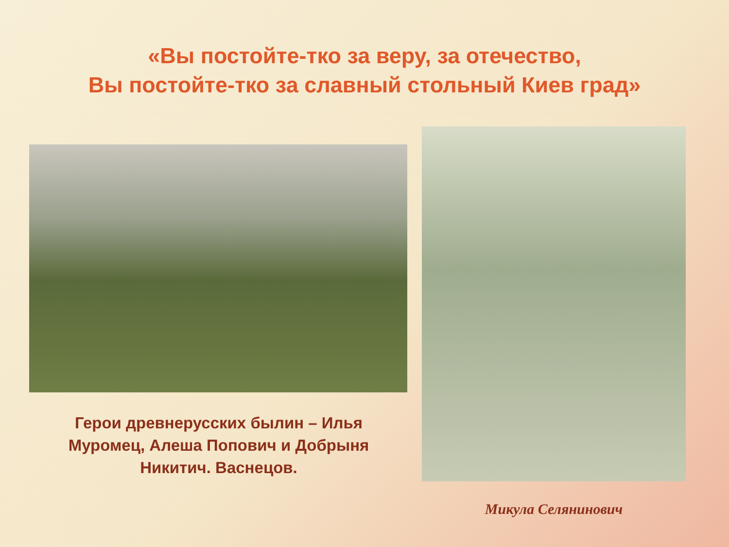«Вы постойте-тко за веру, за отечество,
Вы постойте-тко за славный стольный Киев град»
Герои древнерусских былин – Илья Муромец, Алеша Попович и Добрыня Никитич. Васнецов.
Микула Селянинович